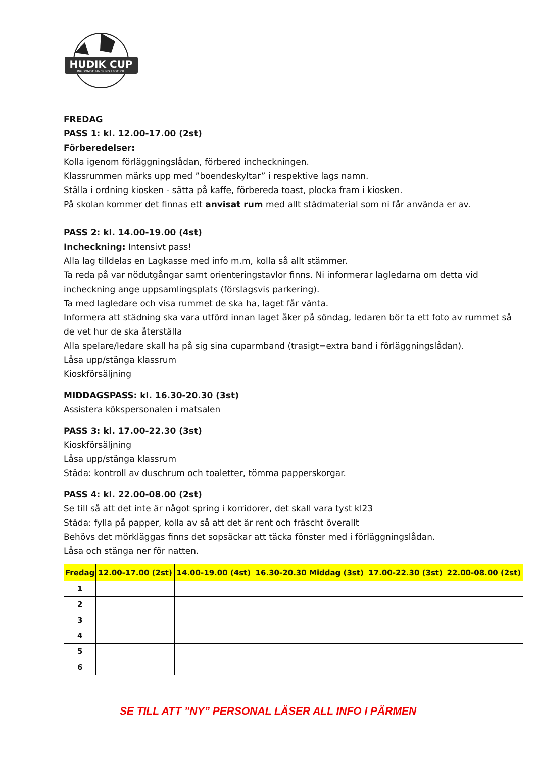HUDIK CUP
UNGDOMSTURNERING I FOTBOLL
FREDAG
PASS 1: kl. 12.00-17.00 (2st)
Förberedelser:
Kolla igenom förläggningslådan, förbered incheckningen.
Klassrummen märks upp med ”boendeskyltar” i respektive lags namn.
Ställa i ordning kiosken - sätta på kaffe, förbereda toast, plocka fram i kiosken.
På skolan kommer det finnas ett anvisat rum med allt städmaterial som ni får använda er av.
PASS 2: kl. 14.00-19.00 (4st)
Incheckning: Intensivt pass!
Alla lag tilldelas en Lagkasse med info m.m, kolla så allt stämmer.
Ta reda på var nödutgångar samt orienteringstavlor finns. Ni informerar lagledarna om detta vid incheckning ange uppsamlingsplats (förslagsvis parkering).
Ta med lagledare och visa rummet de ska ha, laget får vänta.
Informera att städning ska vara utförd innan laget åker på söndag, ledaren bör ta ett foto av rummet så de vet hur de ska återställa
Alla spelare/ledare skall ha på sig sina cuparmband (trasigt=extra band i förläggningslådan).
Låsa upp/stänga klassrum
Kioskförsäljning
MIDDAGSPASS: kl. 16.30-20.30 (3st)
Assistera kökspersonalen i matsalen
PASS 3: kl. 17.00-22.30 (3st)
Kioskförsäljning
Låsa upp/stänga klassrum
Städa: kontroll av duschrum och toaletter, tömma papperskorgar.
PASS 4: kl. 22.00-08.00 (2st)
Se till så att det inte är något spring i korridorer, det skall vara tyst kl23
Städa: fylla på papper, kolla av så att det är rent och fräscht överallt
Behövs det mörkläggas finns det sopsäckar att täcka fönster med i förläggningslådan.
Låsa och stänga ner för natten.
| Fredag | 12.00-17.00 (2st) | 14.00-19.00 (4st) | 16.30-20.30 Middag (3st) | 17.00-22.30 (3st) | 22.00-08.00 (2st) |
| --- | --- | --- | --- | --- | --- |
| 1 | | | | | |
| 2 | | | | | |
| 3 | | | | | |
| 4 | | | | | |
| 5 | | | | | |
| 6 | | | | | |
SE TILL ATT ”NY” PERSONAL LÄSER ALL INFO I PÄRMEN